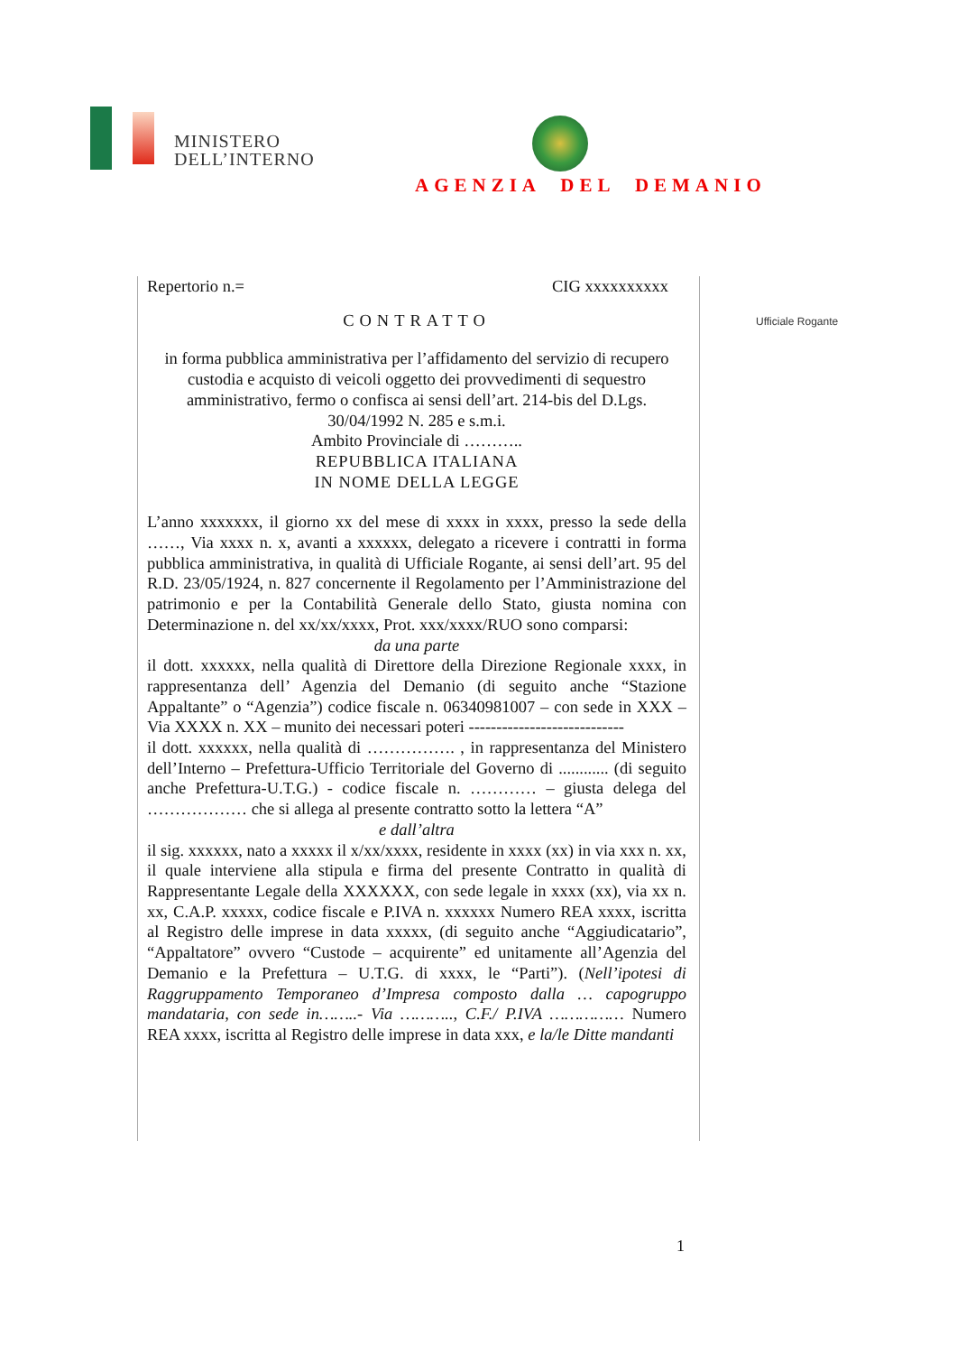MINISTERO
DELL’INTERNO
AGENZIA DEL DEMANIO
Repertorio n.= CIG xxxxxxxxxx
CONTRATTO
in forma pubblica amministrativa per l’affidamento del servizio di recupero custodia e acquisto di veicoli oggetto dei provvedimenti di sequestro amministrativo, fermo o confisca ai sensi dell’art. 214-bis del D.Lgs. 30/04/1992 N. 285 e s.m.i.
Ambito Provinciale di ………..
REPUBBLICA ITALIANA
IN NOME DELLA LEGGE
L’anno xxxxxxx, il giorno xx del mese di xxxx in xxxx, presso la sede della ……, Via xxxx n. x, avanti a xxxxxx, delegato a ricevere i contratti in forma pubblica amministrativa, in qualità di Ufficiale Rogante, ai sensi dell’art. 95 del R.D. 23/05/1924, n. 827 concernente il Regolamento per l’Amministrazione del patrimonio e per la Contabilità Generale dello Stato, giusta nomina con Determinazione n. del xx/xx/xxxx, Prot. xxx/xxxx/RUO sono comparsi:
da una parte
il dott. xxxxxx, nella qualità di Direttore della Direzione Regionale xxxx, in rappresentanza dell’ Agenzia del Demanio (di seguito anche “Stazione Appaltante” o “Agenzia”) codice fiscale n. 06340981007 – con sede in XXX – Via XXXX n. XX – munito dei necessari poteri ----------------------------
il dott. xxxxxx, nella qualità di ……………. , in rappresentanza del Ministero dell’Interno – Prefettura-Ufficio Territoriale del Governo di ............ (di seguito anche Prefettura-U.T.G.) - codice fiscale n. ………… – giusta delega del ……………… che si allega al presente contratto sotto la lettera “A”
e dall’altra
il sig. xxxxxx, nato a xxxxx il x/xx/xxxx, residente in xxxx (xx) in via xxx n. xx, il quale interviene alla stipula e firma del presente Contratto in qualità di Rappresentante Legale della XXXXXX, con sede legale in xxxx (xx), via xx n. xx, C.A.P. xxxxx, codice fiscale e P.IVA n. xxxxxx Numero REA xxxx, iscritta al Registro delle imprese in data xxxxx, (di seguito anche “Aggiudicatario”, “Appaltatore” ovvero “Custode – acquirente” ed unitamente all’Agenzia del Demanio e la Prefettura – U.T.G. di xxxx, le “Parti”). (Nell’ipotesi di Raggruppamento Temporaneo d’Impresa composto dalla … capogruppo mandataria, con sede in……..- Via ……….., C.F./ P.IVA …………… Numero REA xxxx, iscritta al Registro delle imprese in data xxx, e la/le Ditte mandanti
Ufficiale Rogante
1